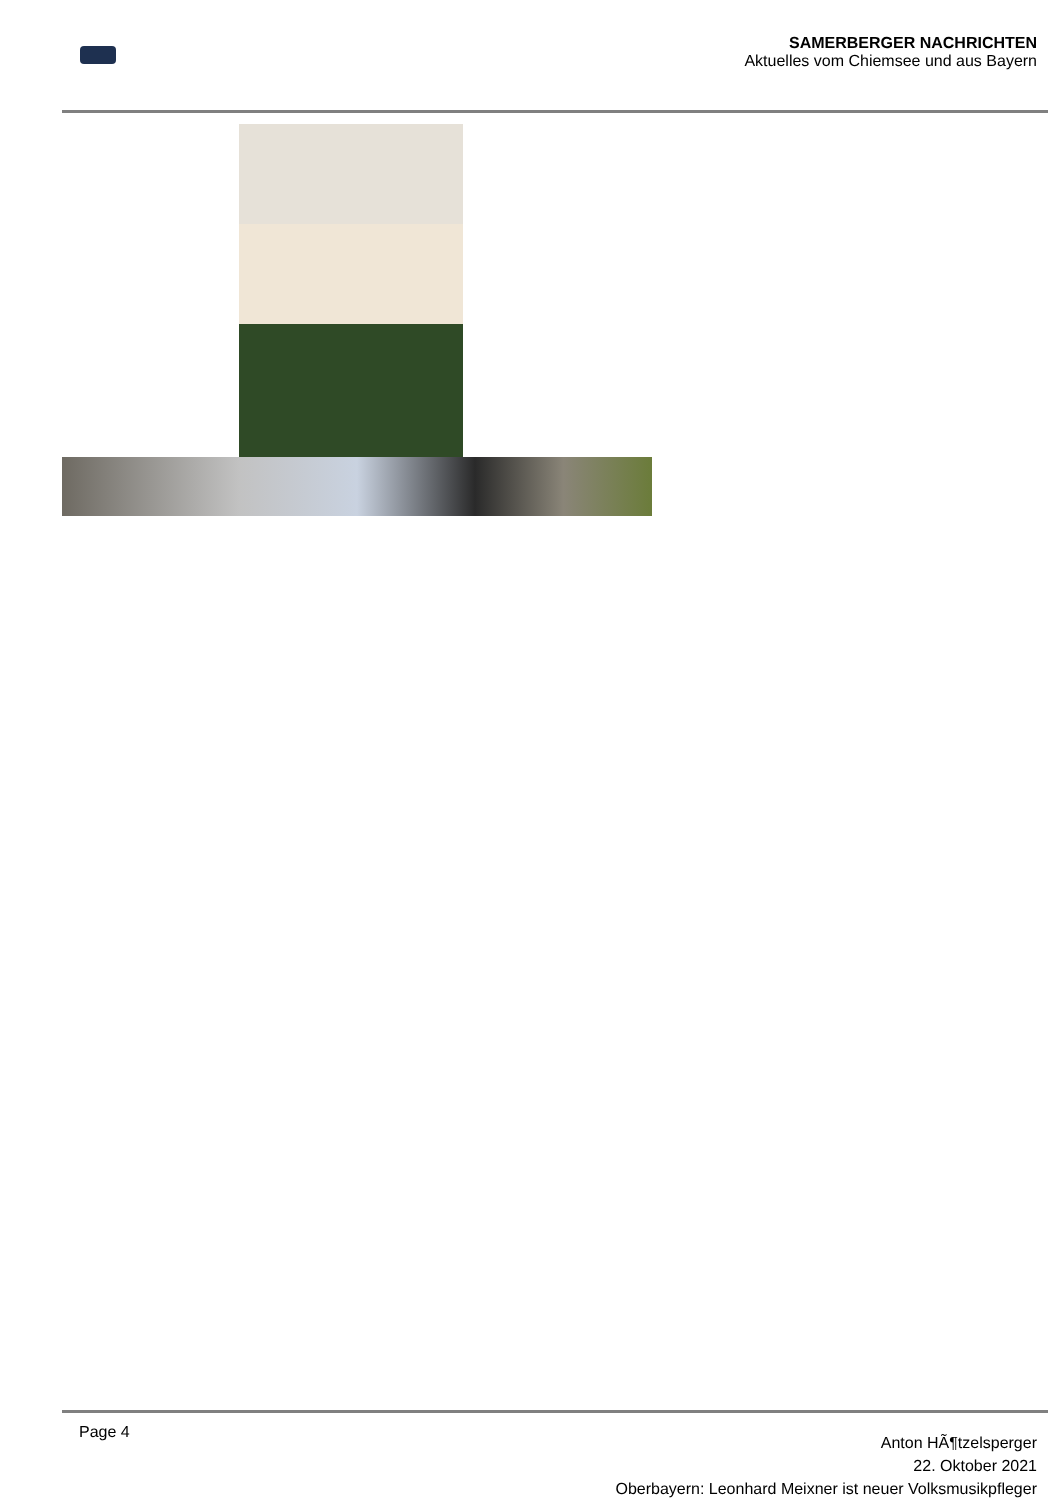SAMERBERGER NACHRICHTEN
Aktuelles vom Chiemsee und aus Bayern
Page 4
Anton HÃ¶tzelsperger
22. Oktober 2021
Oberbayern: Leonhard Meixner ist neuer Volksmusikpfleger